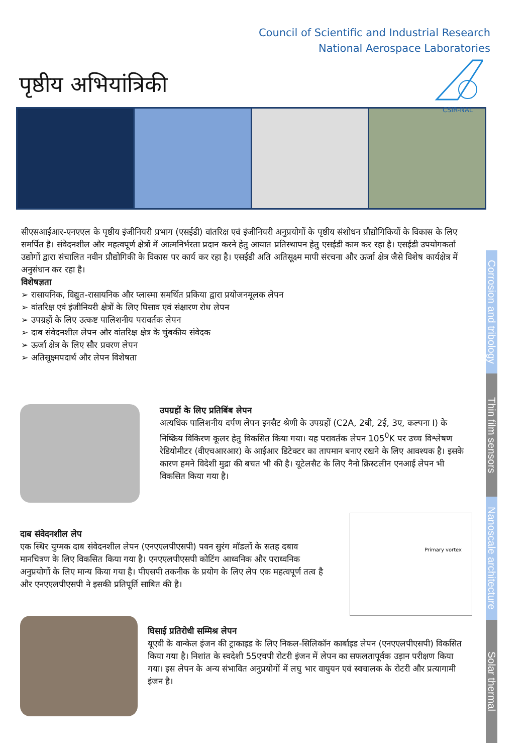Council of Scientific and Industrial Research
National Aerospace Laboratories
CSIR-NAL
पृष्ठीय अभियांत्रिकी
सीएसआईआर-एनएएल के पृष्ठीय इंजीनियरी प्रभाग (एसईडी) वांतरिक्ष एवं इंजीनियरी अनुप्रयोगों के पृष्ठीय संशोधन प्रौद्योगिकियों के विकास के लिए समर्पित है। संवेदनशील और महत्वपूर्ण क्षेत्रों में आत्मनिर्भरता प्रदान करने हेतु आयात प्रतिस्थापन हेतु एसईडी काम कर रहा है। एसईडी उपयोगकर्ता उद्योगों द्वारा संचालित नवीन प्रौद्योगिकी के विकास पर कार्य कर रहा है। एसईडी अति अतिसूक्ष्म मापी संरचना और ऊर्जा क्षेत्र जैसे विशेष कार्यक्षेत्र में अनुसंधान कर रहा है।
विशेषज्ञता
➢ रासायनिक, विद्युत-रासायनिक और प्लास्मा समर्थित प्रकिया द्वारा प्रयोजनमूलक लेपन
➢ वांतरिक्ष एवं इंजीनियरी क्षेत्रों के लिए घिसाव एवं संक्षारण रोध लेपन
➢ उपग्रहों के लिए उत्कष्ट पालिशनीय परावर्तक लेपन
➢ दाब संवेदनशील लेपन और वांतरिक्ष क्षेत्र के चुंबकीय संवेदक
➢ ऊर्जा क्षेत्र के लिए सौर प्रवरण लेपन
➢ अतिसूक्ष्मपदार्थ और लेपन विशेषता
Corrosion and tribology
Thin film sensors
Nanoscale architecture
Solar thermal
उपग्रहों के लिए प्रतिबिंब लेपन
अत्यधिक पालिशनीय दर्पण लेपन इनसैट श्रेणी के उपग्रहों (C2A, 2बी, 2ई, 3ए, कल्पना I) के निष्क्रिय विकिरण कूलर हेतु विकसित किया गया। यह परावर्तक लेपन 105<sup>0</sup>K पर उच्च विश्लेषण रेडियोमीटर (वीएचआरआर) के आईआर डिटेक्टर का तापमान बनाए रखने के लिए आवश्यक है। इसके कारण हमने विदेशी मुद्रा की बचत भी की है। यूटेलसैट के लिए नैनो क्रिस्टलीन एनआई लेपन भी विकसित किया गया है।
दाब संवेदनशील लेप
एक स्थिर युग्मक दाब संवेदनशील लेपन (एनएएलपीएसपी) पवन सुरंग मॉडलों के सतह दबाव मानचित्रण के लिए विकसित किया गया है। एनएएलपीएसपी कोटिंग आध्वनिक और पराध्वनिक अनुप्रयोगों के लिए मान्य किया गया है। पीएसपी तकनीक के प्रयोग के लिए लेप एक महत्वपूर्ण तत्व है और एनएएलपीएसपी ने इसकी प्रतिपूर्ति साबित की है।
Primary vortex
घिसाई प्रतिरोधी सम्मिश्र लेपन
यूएवी के वान्केल इंजन की ट्राकाइड के लिए निकल-सिलिकॉन कार्बाइड लेपन (एनएएलपीएसपी) विकसित किया गया है। निशांत के स्वदेशी 55एचपी रोटरी इंजन में लेपन का सफलतापूर्वक उड़ान परीक्षण किया गया। इस लेपन के अन्य संभावित अनुप्रयोगों में लघु भार वायुयन एवं स्वचालक के रोटरी और प्रत्यागामी इंजन है।